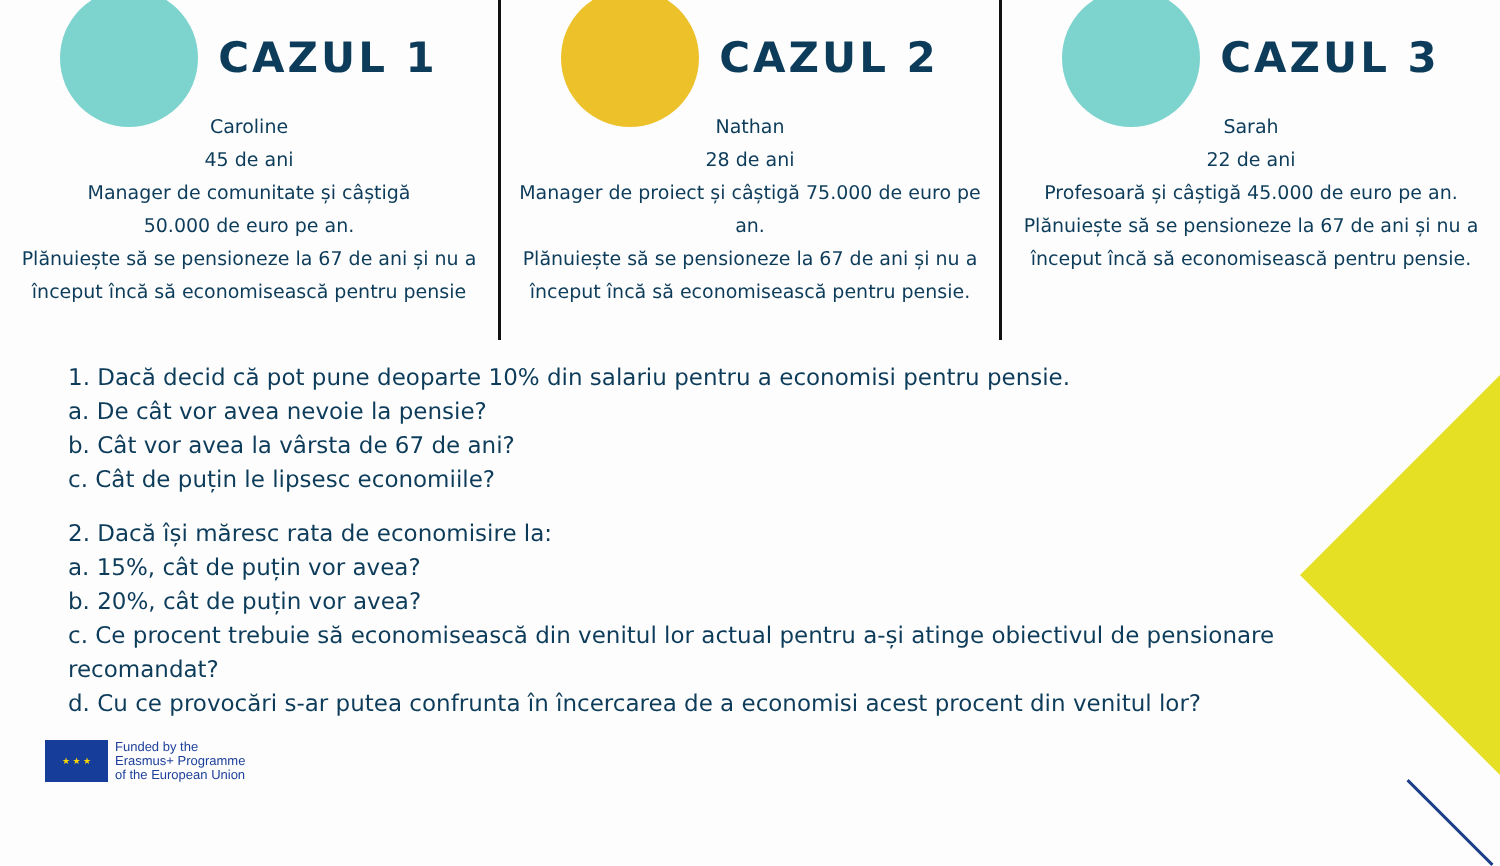CAZUL 1
Caroline
45 de ani
Manager de comunitate și câștigă
50.000 de euro pe an.
Plănuiește să se pensioneze la 67 de ani și nu a început încă să economisească pentru pensie
CAZUL 2
Nathan
28 de ani
Manager de proiect și câștigă 75.000 de euro pe an.
Plănuiește să se pensioneze la 67 de ani și nu a început încă să economisească pentru pensie.
CAZUL 3
Sarah
22 de ani
Profesoară și câștigă 45.000 de euro pe an.
Plănuiește să se pensioneze la 67 de ani și nu a început încă să economisească pentru pensie.
1. Dacă decid că pot pune deoparte 10% din salariu pentru a economisi pentru pensie.
a. De cât vor avea nevoie la pensie?
b. Cât vor avea la vârsta de 67 de ani?
c. Cât de puțin le lipsesc economiile?
2. Dacă își măresc rata de economisire la:
a. 15%, cât de puțin vor avea?
b. 20%, cât de puțin vor avea?
c. Ce procent trebuie să economisească din venitul lor actual pentru a-și atinge obiectivul de pensionare recomandat?
d. Cu ce provocări s-ar putea confrunta în încercarea de a economisi acest procent din venitul lor?
★ ★ ★
Funded by the
Erasmus+ Programme
of the European Union